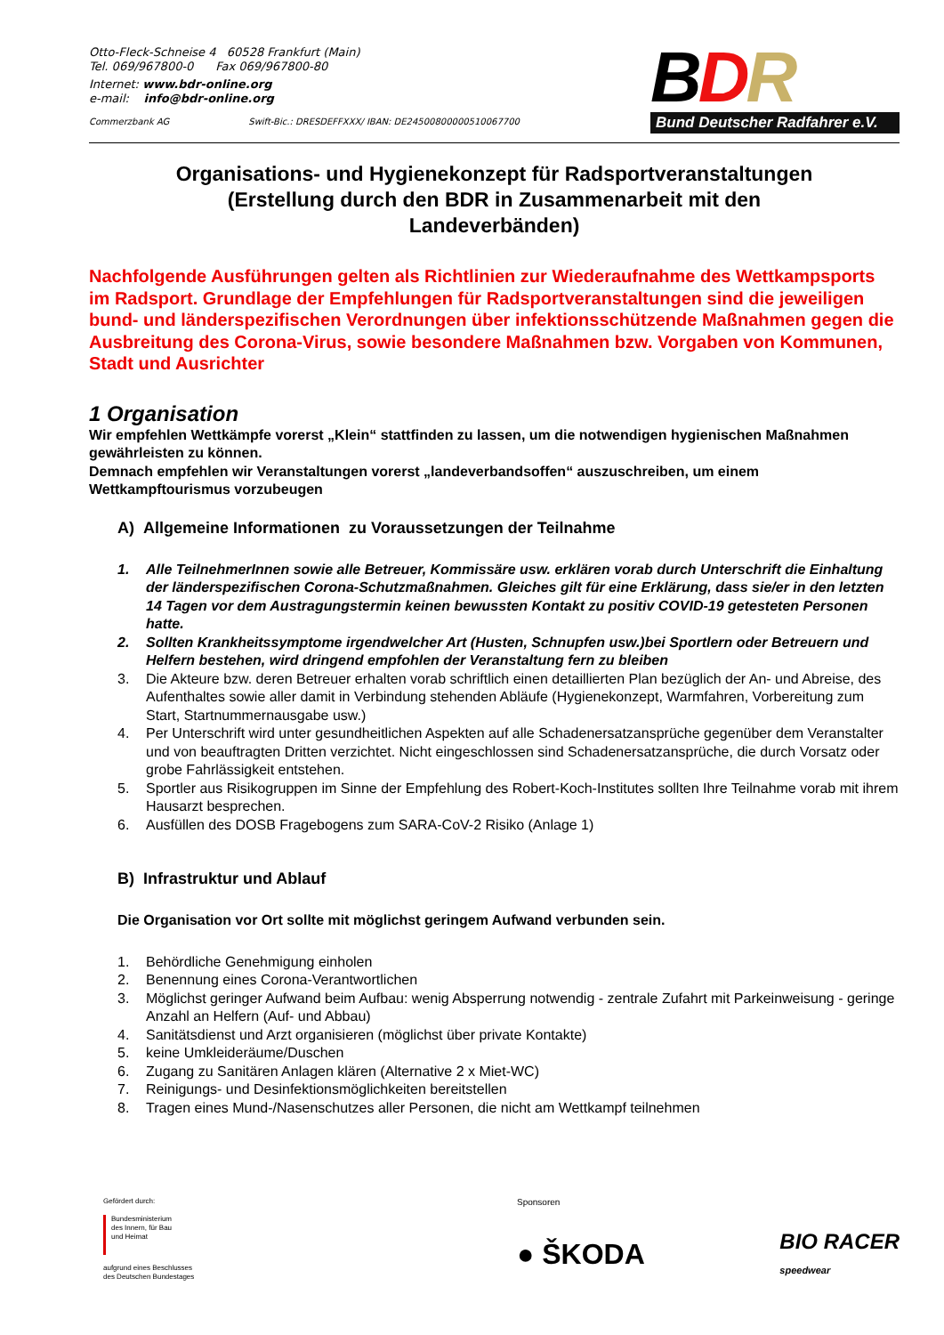Otto-Fleck-Schneise 4 60528 Frankfurt (Main)
Tel. 069/967800-0 Fax 069/967800-80
Internet: www.bdr-online.org
e-mail: info@bdr-online.org
Commerzbank AG Swift-Bic.: DRESDEFFXXX/ IBAN: DE24500800000510067700
BDR
Bund Deutscher Radfahrer e.V.
Organisations- und Hygienekonzept für Radsportveranstaltungen
(Erstellung durch den BDR in Zusammenarbeit mit den
Landeverbänden)
Nachfolgende Ausführungen gelten als Richtlinien zur Wiederaufnahme des Wettkampsports im Radsport. Grundlage der Empfehlungen für Radsportveranstaltungen sind die jeweiligen bund- und länderspezifischen Verordnungen über infektionsschützende Maßnahmen gegen die Ausbreitung des Corona-Virus, sowie besondere Maßnahmen bzw. Vorgaben von Kommunen, Stadt und Ausrichter
1 Organisation
Wir empfehlen Wettkämpfe vorerst „Klein“ stattfinden zu lassen, um die notwendigen hygienischen Maßnahmen gewährleisten zu können.
Demnach empfehlen wir Veranstaltungen vorerst „landeverbandsoffen“ auszuschreiben, um einem Wettkampftourismus vorzubeugen
A) Allgemeine Informationen zu Voraussetzungen der Teilnahme
1. Alle TeilnehmerInnen sowie alle Betreuer, Kommissäre usw. erklären vorab durch Unterschrift die Einhaltung der länderspezifischen Corona-Schutzmaßnahmen. Gleiches gilt für eine Erklärung, dass sie/er in den letzten 14 Tagen vor dem Austragungstermin keinen bewussten Kontakt zu positiv COVID-19 getesteten Personen hatte.
2. Sollten Krankheitssymptome irgendwelcher Art (Husten, Schnupfen usw.)bei Sportlern oder Betreuern und Helfern bestehen, wird dringend empfohlen der Veranstaltung fern zu bleiben
3. Die Akteure bzw. deren Betreuer erhalten vorab schriftlich einen detaillierten Plan bezüglich der An- und Abreise, des Aufenthaltes sowie aller damit in Verbindung stehenden Abläufe (Hygienekonzept, Warmfahren, Vorbereitung zum Start, Startnummernausgabe usw.)
4. Per Unterschrift wird unter gesundheitlichen Aspekten auf alle Schadenersatzansprüche gegenüber dem Veranstalter und von beauftragten Dritten verzichtet. Nicht eingeschlossen sind Schadenersatzansprüche, die durch Vorsatz oder grobe Fahrlässigkeit entstehen.
5. Sportler aus Risikogruppen im Sinne der Empfehlung des Robert-Koch-Institutes sollten Ihre Teilnahme vorab mit ihrem Hausarzt besprechen.
6. Ausfüllen des DOSB Fragebogens zum SARA-CoV-2 Risiko (Anlage 1)
B) Infrastruktur und Ablauf
Die Organisation vor Ort sollte mit möglichst geringem Aufwand verbunden sein.
1. Behördliche Genehmigung einholen
2. Benennung eines Corona-Verantwortlichen
3. Möglichst geringer Aufwand beim Aufbau: wenig Absperrung notwendig - zentrale Zufahrt mit Parkeinweisung - geringe Anzahl an Helfern (Auf- und Abbau)
4. Sanitätsdienst und Arzt organisieren (möglichst über private Kontakte)
5. keine Umkleideräume/Duschen
6. Zugang zu Sanitären Anlagen klären (Alternative 2 x Miet-WC)
7. Reinigungs- und Desinfektionsmöglichkeiten bereitstellen
8. Tragen eines Mund-/Nasenschutzes aller Personen, die nicht am Wettkampf teilnehmen
Gefördert durch:
Bundesministerium
des Innern, für Bau
und Heimat
aufgrund eines Beschlusses
des Deutschen Bundestages
Sponsoren
● ŠKODA BIO RACER
speedwear